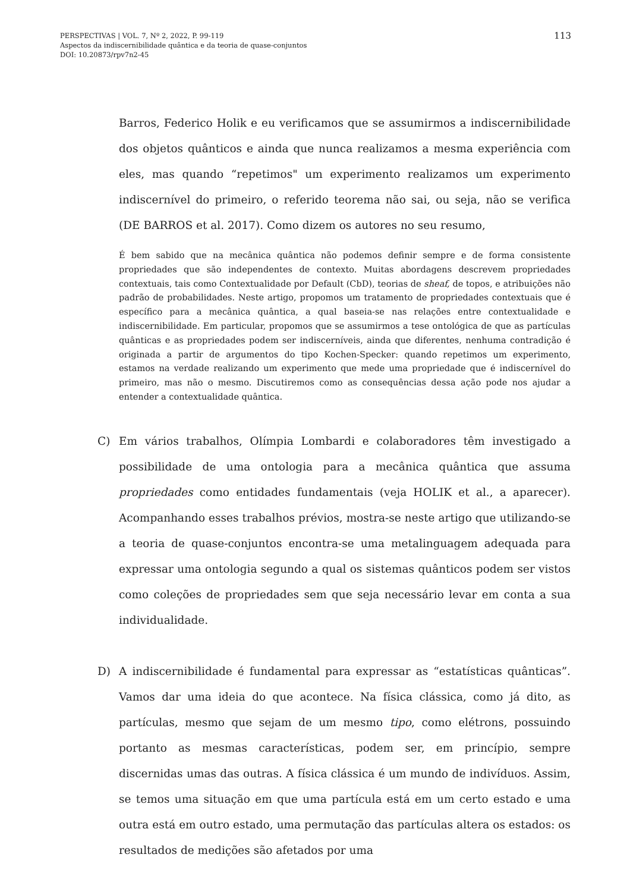113 PERSPECTIVAS | VOL. 7, Nº 2, 2022, P. 99-119
Aspectos da indiscernibilidade quântica e da teoria de quase-conjuntos
DOI: 10.20873/rpv7n2-45
Barros, Federico Holik e eu verificamos que se assumirmos a indiscernibilidade dos objetos quânticos e ainda que nunca realizamos a mesma experiência com eles, mas quando “repetimos" um experimento realizamos um experimento indiscernível do primeiro, o referido teorema não sai, ou seja, não se verifica (DE BARROS et al. 2017). Como dizem os autores no seu resumo,
É bem sabido que na mecânica quântica não podemos definir sempre e de forma consistente propriedades que são independentes de contexto. Muitas abordagens descrevem propriedades contextuais, tais como Contextualidade por Default (CbD), teorias de sheaf, de topos, e atribuições não padrão de probabilidades. Neste artigo, propomos um tratamento de propriedades contextuais que é específico para a mecânica quântica, a qual baseia-se nas relações entre contextualidade e indiscernibilidade. Em particular, propomos que se assumirmos a tese ontológica de que as partículas quânticas e as propriedades podem ser indiscerníveis, ainda que diferentes, nenhuma contradição é originada a partir de argumentos do tipo Kochen-Specker: quando repetimos um experimento, estamos na verdade realizando um experimento que mede uma propriedade que é indiscernível do primeiro, mas não o mesmo. Discutiremos como as consequências dessa ação pode nos ajudar a entender a contextualidade quântica.
C) Em vários trabalhos, Olímpia Lombardi e colaboradores têm investigado a possibilidade de uma ontologia para a mecânica quântica que assuma propriedades como entidades fundamentais (veja HOLIK et al., a aparecer). Acompanhando esses trabalhos prévios, mostra-se neste artigo que utilizando-se a teoria de quase-conjuntos encontra-se uma metalinguagem adequada para expressar uma ontologia segundo a qual os sistemas quânticos podem ser vistos como coleções de propriedades sem que seja necessário levar em conta a sua individualidade.
D) A indiscernibilidade é fundamental para expressar as “estatísticas quânticas”. Vamos dar uma ideia do que acontece. Na física clássica, como já dito, as partículas, mesmo que sejam de um mesmo tipo, como elétrons, possuindo portanto as mesmas características, podem ser, em princípio, sempre discernidas umas das outras. A física clássica é um mundo de indivíduos. Assim, se temos uma situação em que uma partícula está em um certo estado e uma outra está em outro estado, uma permutação das partículas altera os estados: os resultados de medições são afetados por uma